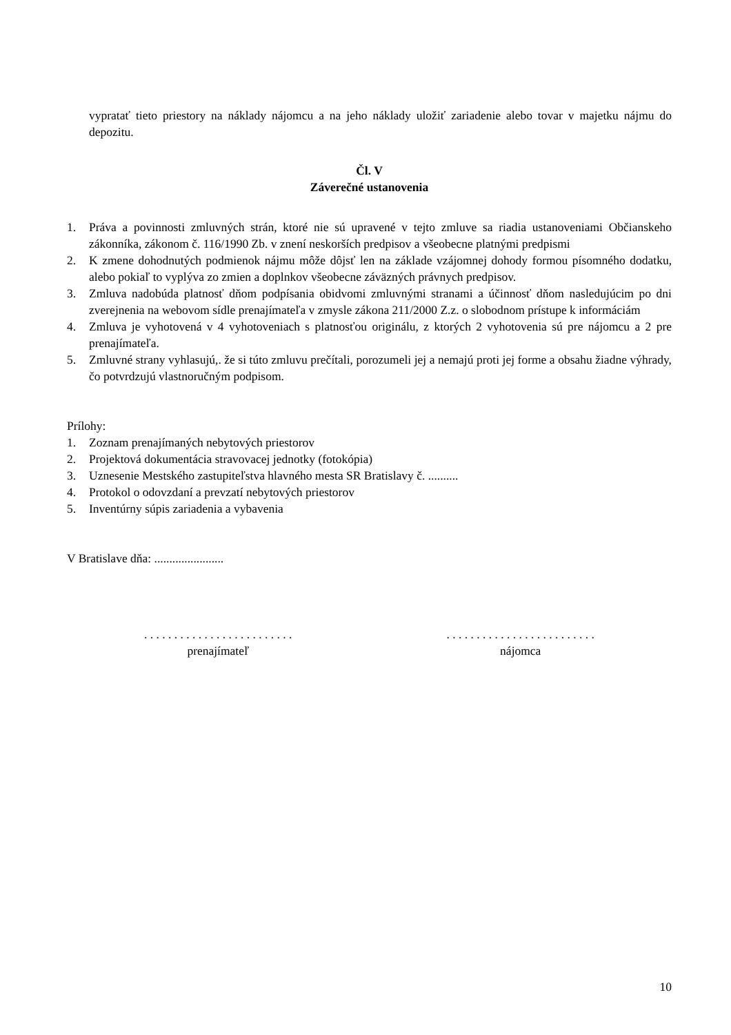vypratať tieto priestory na náklady nájomcu a na jeho náklady uložiť zariadenie alebo tovar v majetku nájmu do depozitu.
Čl. V
Záverečné ustanovenia
1. Práva a povinnosti zmluvných strán, ktoré nie sú upravené v tejto zmluve sa riadia ustanoveniami Občianskeho zákonníka, zákonom č. 116/1990 Zb. v znení neskorších predpisov a všeobecne platnými predpismi
2. K zmene dohodnutých podmienok nájmu môže dôjsť len na základe vzájomnej dohody formou písomného dodatku, alebo pokiaľ to vyplýva zo zmien a doplnkov všeobecne záväzných právnych predpisov.
3. Zmluva nadobúda platnosť dňom podpísania obidvomi zmluvnými stranami a účinnosť dňom nasledujúcim po dni zverejnenia na webovom sídle prenajímateľa v zmysle zákona 211/2000 Z.z. o slobodnom prístupe k informáciám
4. Zmluva je vyhotovená v 4 vyhotoveniach s platnosťou originálu, z ktorých 2 vyhotovenia sú pre nájomcu a 2 pre prenajímateľa.
5. Zmluvné strany vyhlasujú,. že si túto zmluvu prečítali, porozumeli jej a nemajú proti jej forme a obsahu žiadne výhrady, čo potvrdzujú vlastnoručným podpisom.
Prílohy:
1. Zoznam prenajímaných nebytových priestorov
2. Projektová dokumentácia stravovacej jednotky (fotokópia)
3. Uznesenie Mestského zastupiteľstva hlavného mesta SR Bratislavy č. ..........
4. Protokol o odovzdaní a prevzatí nebytových priestorov
5. Inventúrny súpis zariadenia a vybavenia
V Bratislave dňa: .......................
. . . . . . . . . . . . . . . . . . . . . . . . .
prenajímateľ
. . . . . . . . . . . . . . . . . . . . . . . . .
nájomca
10